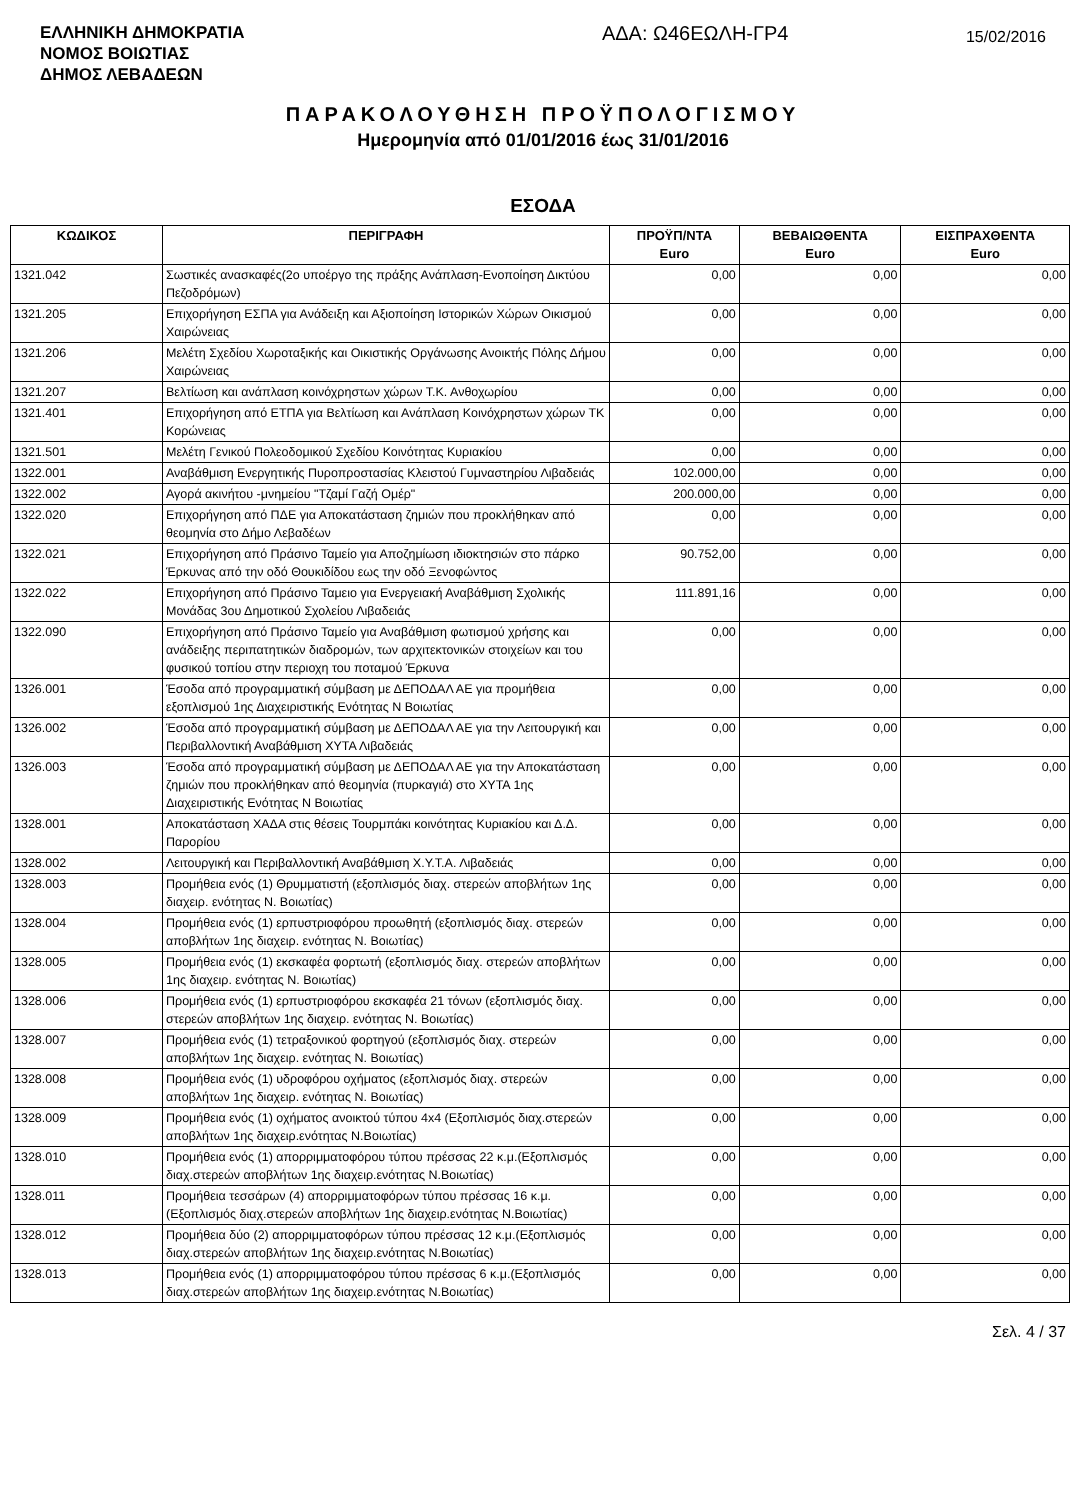ΕΛΛΗΝΙΚΗ ΔΗΜΟΚΡΑΤΙΑ
ΝΟΜΟΣ ΒΟΙΩΤΙΑΣ
ΔΗΜΟΣ ΛΕΒΑΔΕΩΝ
ΑΔΑ: Ω46ΕΩΛΗ-ΓΡ4
15/02/2016
ΠΑΡΑΚΟΛΟΥΘΗΣΗ ΠΡΟΫΠΟΛΟΓΙΣΜΟΥ
Ημερομηνία από 01/01/2016 έως 31/01/2016
ΕΣΟΔΑ
| ΚΩΔΙΚΟΣ | ΠΕΡΙΓΡΑΦΗ | ΠΡΟΫΠ/ΝΤΑ Euro | ΒΕΒΑΙΩΘΕΝΤΑ Euro | ΕΙΣΠΡΑΧΘΕΝΤΑ Euro |
| --- | --- | --- | --- | --- |
| 1321.042 | Σωστικές ανασκαφές(2ο υποέργο της πράξης Ανάπλαση-Ενοποίηση Δικτύου Πεζοδρόμων) | 0,00 | 0,00 | 0,00 |
| 1321.205 | Επιχορήγηση ΕΣΠΑ για Ανάδειξη και Αξιοποίηση Ιστορικών Χώρων Οικισμού Χαιρώνειας | 0,00 | 0,00 | 0,00 |
| 1321.206 | Μελέτη Σχεδίου Χωροταξικής και Οικιστικής Οργάνωσης Ανοικτής Πόλης Δήμου Χαιρώνειας | 0,00 | 0,00 | 0,00 |
| 1321.207 | Βελτίωση και ανάπλαση κοινόχρηστων χώρων Τ.Κ. Ανθοχωρίου | 0,00 | 0,00 | 0,00 |
| 1321.401 | Επιχορήγηση από ΕΤΠΑ για Βελτίωση και Ανάπλαση Κοινόχρηστων χώρων ΤΚ Κορώνειας | 0,00 | 0,00 | 0,00 |
| 1321.501 | Μελέτη Γενικού Πολεοδομικού Σχεδίου Κοινότητας Κυριακίου | 0,00 | 0,00 | 0,00 |
| 1322.001 | Αναβάθμιση Ενεργητικής Πυροπροστασίας Κλειστού Γυμναστηρίου Λιβαδειάς | 102.000,00 | 0,00 | 0,00 |
| 1322.002 | Αγορά ακινήτου -μνημείου "Τζαμί Γαζή Ομέρ" | 200.000,00 | 0,00 | 0,00 |
| 1322.020 | Επιχορήγηση από ΠΔΕ για Αποκατάσταση ζημιών που προκλήθηκαν από θεομηνία στο Δήμο Λεβαδέων | 0,00 | 0,00 | 0,00 |
| 1322.021 | Επιχορήγηση από Πράσινο Ταμείο για Αποζημίωση ιδιοκτησιών στο πάρκο Έρκυνας από την οδό Θουκιδίδου εως την οδό Ξενοφώντος | 90.752,00 | 0,00 | 0,00 |
| 1322.022 | Επιχορήγηση από Πράσινο Ταμειο για Ενεργειακή Αναβάθμιση Σχολικής Μονάδας 3ου Δημοτικού Σχολείου Λιβαδειάς | 111.891,16 | 0,00 | 0,00 |
| 1322.090 | Επιχορήγηση από Πράσινο Ταμείο για Αναβάθμιση φωτισμού χρήσης και ανάδειξης περιπατητικών διαδρομών, των αρχιτεκτονικών στοιχείων και του φυσικού τοπίου στην περιοχη του ποταμού Έρκυνα | 0,00 | 0,00 | 0,00 |
| 1326.001 | Έσοδα από προγραμματική σύμβαση με ΔΕΠΟΔΑΛ ΑΕ για προμήθεια εξοπλισμού 1ης Διαχειριστικής Ενότητας Ν Βοιωτίας | 0,00 | 0,00 | 0,00 |
| 1326.002 | Έσοδα από προγραμματική σύμβαση με ΔΕΠΟΔΑΛ ΑΕ για την Λειτουργική και Περιβαλλοντική Αναβάθμιση ΧΥΤΑ Λιβαδειάς | 0,00 | 0,00 | 0,00 |
| 1326.003 | Έσοδα από προγραμματική σύμβαση με ΔΕΠΟΔΑΛ ΑΕ για την Αποκατάσταση ζημιών που προκλήθηκαν από θεομηνία (πυρκαγιά) στο ΧΥΤΑ 1ης Διαχειριστικής Ενότητας Ν Βοιωτίας | 0,00 | 0,00 | 0,00 |
| 1328.001 | Αποκατάσταση ΧΑΔΑ στις θέσεις Τουρμπάκι κοινότητας Κυριακίου και Δ.Δ. Παρορίου | 0,00 | 0,00 | 0,00 |
| 1328.002 | Λειτουργική και Περιβαλλοντική Αναβάθμιση Χ.Υ.Τ.Α. Λιβαδειάς | 0,00 | 0,00 | 0,00 |
| 1328.003 | Προμήθεια ενός (1) Θρυμματιστή (εξοπλισμός διαχ. στερεών αποβλήτων 1ης διαχειρ. ενότητας Ν. Βοιωτίας) | 0,00 | 0,00 | 0,00 |
| 1328.004 | Προμήθεια ενός (1) ερπυστριοφόρου προωθητή (εξοπλισμός διαχ. στερεών αποβλήτων 1ης διαχειρ. ενότητας Ν. Βοιωτίας) | 0,00 | 0,00 | 0,00 |
| 1328.005 | Προμήθεια ενός (1) εκσκαφέα φορτωτή (εξοπλισμός διαχ. στερεών αποβλήτων 1ης διαχειρ. ενότητας Ν. Βοιωτίας) | 0,00 | 0,00 | 0,00 |
| 1328.006 | Προμήθεια ενός (1) ερπυστριοφόρου εκσκαφέα 21 τόνων (εξοπλισμός διαχ. στερεών αποβλήτων 1ης διαχειρ. ενότητας Ν. Βοιωτίας) | 0,00 | 0,00 | 0,00 |
| 1328.007 | Προμήθεια ενός (1) τετραξονικού φορτηγού (εξοπλισμός διαχ. στερεών αποβλήτων 1ης διαχειρ. ενότητας Ν. Βοιωτίας) | 0,00 | 0,00 | 0,00 |
| 1328.008 | Προμήθεια ενός (1) υδροφόρου οχήματος (εξοπλισμός διαχ. στερεών αποβλήτων 1ης διαχειρ. ενότητας Ν. Βοιωτίας) | 0,00 | 0,00 | 0,00 |
| 1328.009 | Προμήθεια ενός (1) οχήματος ανοικτού τύπου 4x4 (Εξοπλισμός διαχ.στερεών αποβλήτων 1ης διαχειρ.ενότητας Ν.Βοιωτίας) | 0,00 | 0,00 | 0,00 |
| 1328.010 | Προμήθεια ενός (1) απορριμματοφόρου τύπου πρέσσας 22 κ.μ.(Εξοπλισμός διαχ.στερεών αποβλήτων 1ης διαχειρ.ενότητας Ν.Βοιωτίας) | 0,00 | 0,00 | 0,00 |
| 1328.011 | Προμήθεια τεσσάρων (4) απορριμματοφόρων τύπου πρέσσας 16 κ.μ. (Εξοπλισμός διαχ.στερεών αποβλήτων 1ης διαχειρ.ενότητας Ν.Βοιωτίας) | 0,00 | 0,00 | 0,00 |
| 1328.012 | Προμήθεια δύο (2) απορριμματοφόρων τύπου πρέσσας 12 κ.μ.(Εξοπλισμός διαχ.στερεών αποβλήτων 1ης διαχειρ.ενότητας Ν.Βοιωτίας) | 0,00 | 0,00 | 0,00 |
| 1328.013 | Προμήθεια ενός (1) απορριμματοφόρου τύπου πρέσσας 6 κ.μ.(Εξοπλισμός διαχ.στερεών αποβλήτων 1ης διαχειρ.ενότητας Ν.Βοιωτίας) | 0,00 | 0,00 | 0,00 |
Σελ. 4 / 37